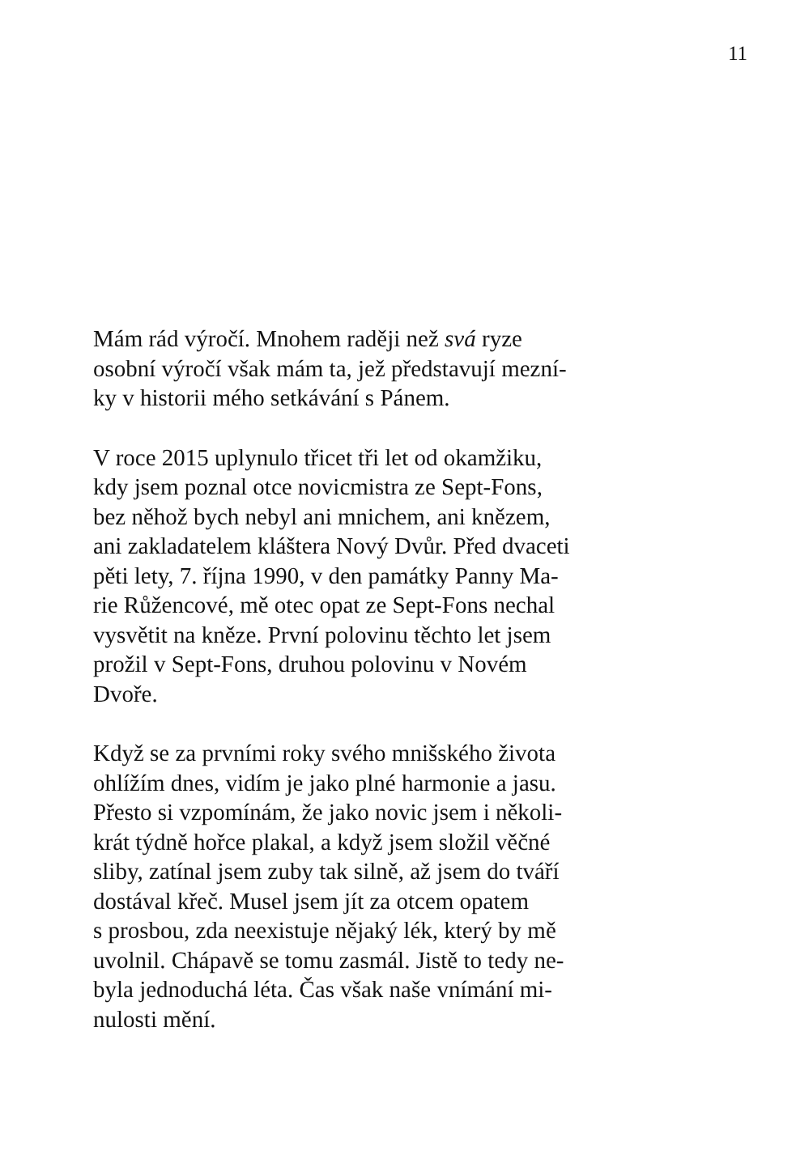11
Mám rád výročí. Mnohem raději než svá ryze
osobní výročí však mám ta, jež představují mezní-
ky v historii mého setkávání s Pánem.
V roce 2015 uplynulo třicet tři let od okamžiku,
kdy jsem poznal otce novicmistra ze Sept-Fons,
bez něhož bych nebyl ani mnichem, ani knězem,
ani zakladatelem kláštera Nový Dvůr. Před dvaceti
pěti lety, 7. října 1990, v den památky Panny Ma-
rie Růžencové, mě otec opat ze Sept-Fons nechal
vysvětit na kněze. První polovinu těchto let jsem
prožil v Sept-Fons, druhou polovinu v Novém
Dvoře.
Když se za prvními roky svého mnišského života
ohlížím dnes, vidím je jako plné harmonie a jasu.
Přesto si vzpomínám, že jako novic jsem i několi-
krát týdně hořce plakal, a když jsem složil věčné
sliby, zatínal jsem zuby tak silně, až jsem do tváří
dostával křeč. Musel jsem jít za otcem opatem
s prosbou, zda neexistuje nějaký lék, který by mě
uvolnil. Chápavě se tomu zasmál. Jistě to tedy ne-
byla jednoduchá léta. Čas však naše vnímání mi-
nulosti mění.